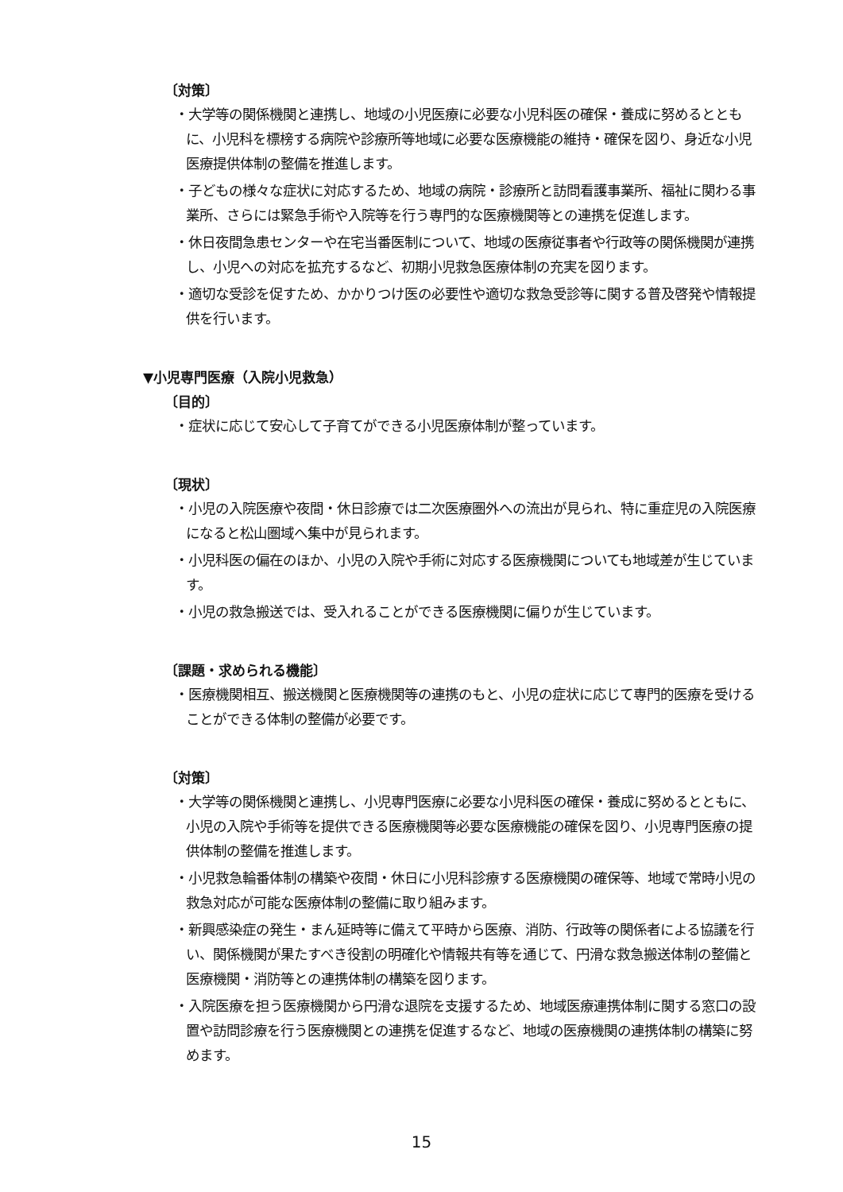〔対策〕
・大学等の関係機関と連携し、地域の小児医療に必要な小児科医の確保・養成に努めるとともに、小児科を標榜する病院や診療所等地域に必要な医療機能の維持・確保を図り、身近な小児医療提供体制の整備を推進します。
・子どもの様々な症状に対応するため、地域の病院・診療所と訪問看護事業所、福祉に関わる事業所、さらには緊急手術や入院等を行う専門的な医療機関等との連携を促進します。
・休日夜間急患センターや在宅当番医制について、地域の医療従事者や行政等の関係機関が連携し、小児への対応を拡充するなど、初期小児救急医療体制の充実を図ります。
・適切な受診を促すため、かかりつけ医の必要性や適切な救急受診等に関する普及啓発や情報提供を行います。
▼小児専門医療（入院小児救急）
〔目的〕
・症状に応じて安心して子育てができる小児医療体制が整っています。
〔現状〕
・小児の入院医療や夜間・休日診療では二次医療圏外への流出が見られ、特に重症児の入院医療になると松山圏域へ集中が見られます。
・小児科医の偏在のほか、小児の入院や手術に対応する医療機関についても地域差が生じています。
・小児の救急搬送では、受入れることができる医療機関に偏りが生じています。
〔課題・求められる機能〕
・医療機関相互、搬送機関と医療機関等の連携のもと、小児の症状に応じて専門的医療を受けることができる体制の整備が必要です。
〔対策〕
・大学等の関係機関と連携し、小児専門医療に必要な小児科医の確保・養成に努めるとともに、小児の入院や手術等を提供できる医療機関等必要な医療機能の確保を図り、小児専門医療の提供体制の整備を推進します。
・小児救急輪番体制の構築や夜間・休日に小児科診療する医療機関の確保等、地域で常時小児の救急対応が可能な医療体制の整備に取り組みます。
・新興感染症の発生・まん延時等に備えて平時から医療、消防、行政等の関係者による協議を行い、関係機関が果たすべき役割の明確化や情報共有等を通じて、円滑な救急搬送体制の整備と医療機関・消防等との連携体制の構築を図ります。
・入院医療を担う医療機関から円滑な退院を支援するため、地域医療連携体制に関する窓口の設置や訪問診療を行う医療機関との連携を促進するなど、地域の医療機関の連携体制の構築に努めます。
15